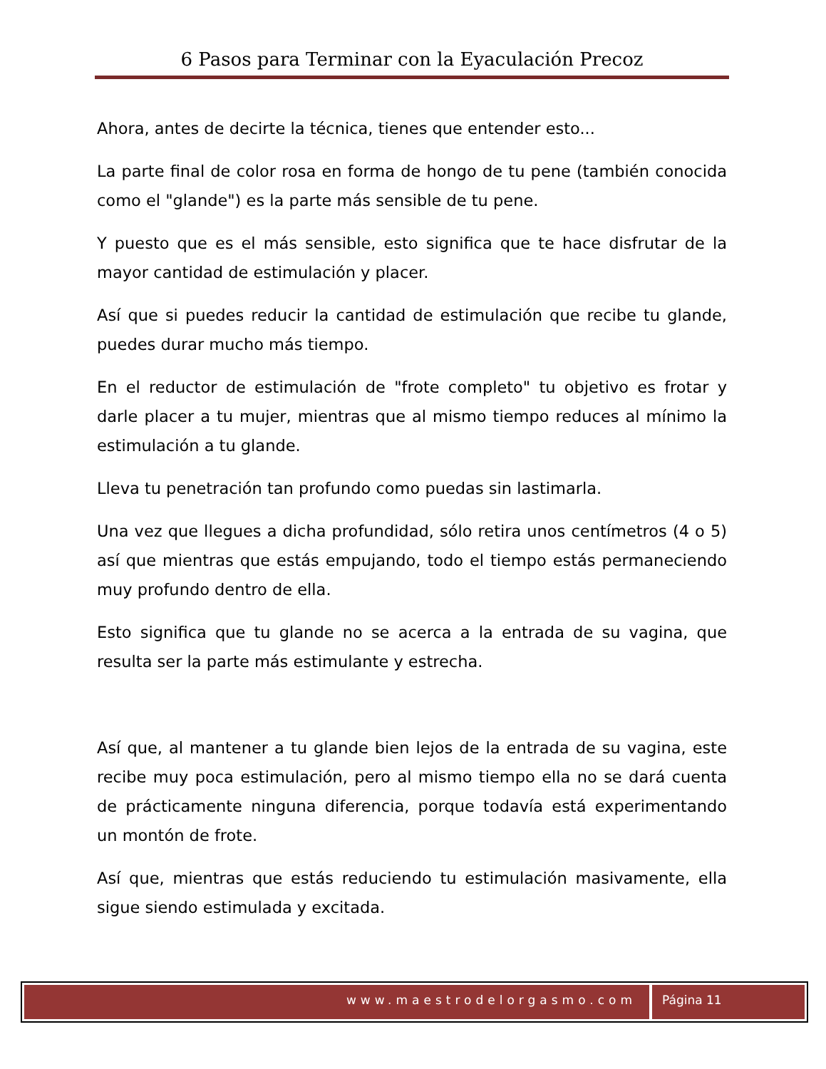6 Pasos para Terminar con la Eyaculación Precoz
Ahora, antes de decirte la técnica, tienes que entender esto...
La parte final de color rosa en forma de hongo de tu pene (también conocida como el "glande") es la parte más sensible de tu pene.
Y puesto que es el más sensible, esto significa que te hace disfrutar de la mayor cantidad de estimulación y placer.
Así que si puedes reducir la cantidad de estimulación que recibe tu glande, puedes durar mucho más tiempo.
En el reductor de estimulación de "frote completo" tu objetivo es frotar y darle placer a tu mujer, mientras que al mismo tiempo reduces al mínimo la estimulación a tu glande.
Lleva tu penetración tan profundo como puedas sin lastimarla.
Una vez que llegues a dicha profundidad, sólo retira unos centímetros (4 o 5) así que mientras que estás empujando, todo el tiempo estás permaneciendo muy profundo dentro de ella.
Esto significa que tu glande no se acerca a la entrada de su vagina, que resulta ser la parte más estimulante y estrecha.
Así que, al mantener a tu glande bien lejos de la entrada de su vagina, este recibe muy poca estimulación, pero al mismo tiempo ella no se dará cuenta de prácticamente ninguna diferencia, porque todavía está experimentando un montón de frote.
Así que, mientras que estás reduciendo tu estimulación masivamente, ella sigue siendo estimulada y excitada.
www.maestrodelorgasmo.com Página 11